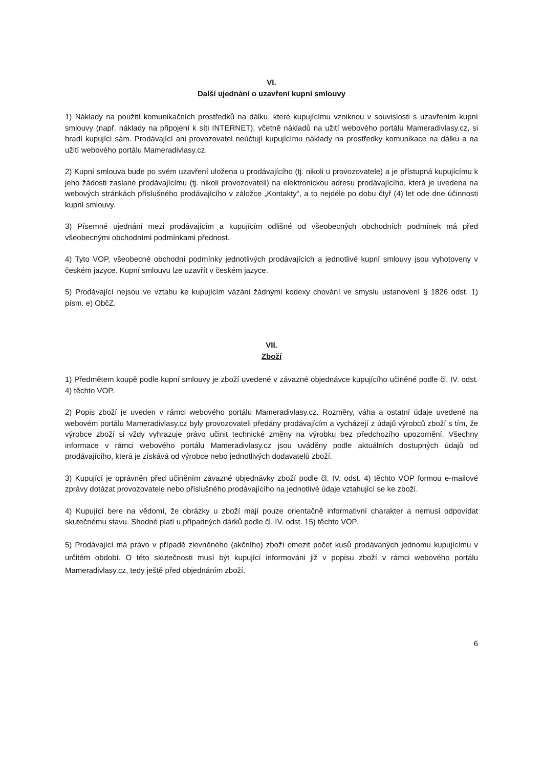VI.
Další ujednání o uzavření kupní smlouvy
1) Náklady na použití komunikačních prostředků na dálku, které kupujícímu vzniknou v souvislosti s uzavřením kupní smlouvy (např. náklady na připojení k síti INTERNET), včetně nákladů na užití webového portálu Mameradivlasy.cz, si hradí kupující sám. Prodávající ani provozovatel neúčtují kupujícímu náklady na prostředky komunikace na dálku a na užití webového portálu Mameradivlasy.cz.
2) Kupní smlouva bude po svém uzavření uložena u prodávajícího (tj. nikoli u provozovatele) a je přístupná kupujícímu k jeho žádosti zaslané prodávajícímu (tj. nikoli provozovateli) na elektronickou adresu prodávajícího, která je uvedena na webových stránkách příslušného prodávajícího v záložce „Kontakty“, a to nejdéle po dobu čtyř (4) let ode dne účinnosti kupní smlouvy.
3) Písemné ujednání mezi prodávajícím a kupujícím odlišné od všeobecných obchodních podmínek má před všeobecnými obchodními podmínkami přednost.
4) Tyto VOP, všeobecné obchodní podmínky jednotlivých prodávajících a jednotlivé kupní smlouvy jsou vyhotoveny v českém jazyce. Kupní smlouvu lze uzavřít v českém jazyce.
5) Prodávající nejsou ve vztahu ke kupujícím vázáni žádnými kodexy chování ve smyslu ustanovení § 1826 odst. 1) písm. e) ObčZ.
VII.
Zboží
1) Předmětem koupě podle kupní smlouvy je zboží uvedené v závazné objednávce kupujícího učiněné podle čl. IV. odst. 4) těchto VOP.
2) Popis zboží je uveden v rámci webového portálu Mameradivlasy.cz. Rozměry, váha a ostatní údaje uvedené na webovém portálu Mameradivlasy.cz byly provozovateli předány prodávajícím a vycházejí z údajů výrobců zboží s tím, že výrobce zboží si vždy vyhrazuje právo učinit technické změny na výrobku bez předchozího upozornění. Všechny informace v rámci webového portálu Mameradivlasy.cz jsou uváděny podle aktuálních dostupných údajů od prodávajícího, která je získává od výrobce nebo jednotlivých dodavatelů zboží.
3) Kupující je oprávněn před učiněním závazné objednávky zboží podle čl. IV. odst. 4) těchto VOP formou e-mailové zprávy dotázat provozovatele nebo příslušného prodávajícího na jednotlivé údaje vztahující se ke zboží.
4) Kupující bere na vědomí, že obrázky u zboží mají pouze orientačně informativní charakter a nemusí odpovídat skutečnému stavu. Shodné platí u případných dárků podle čl. IV. odst. 15) těchto VOP.
5) Prodávající má právo v případě zlevněného (akčního) zboží omezit počet kusů prodávaných jednomu kupujícímu v určitém období. O této skutečnosti musí být kupující informováni již v popisu zboží v rámci webového portálu Mameradivlasy.cz, tedy ještě před objednáním zboží.
6